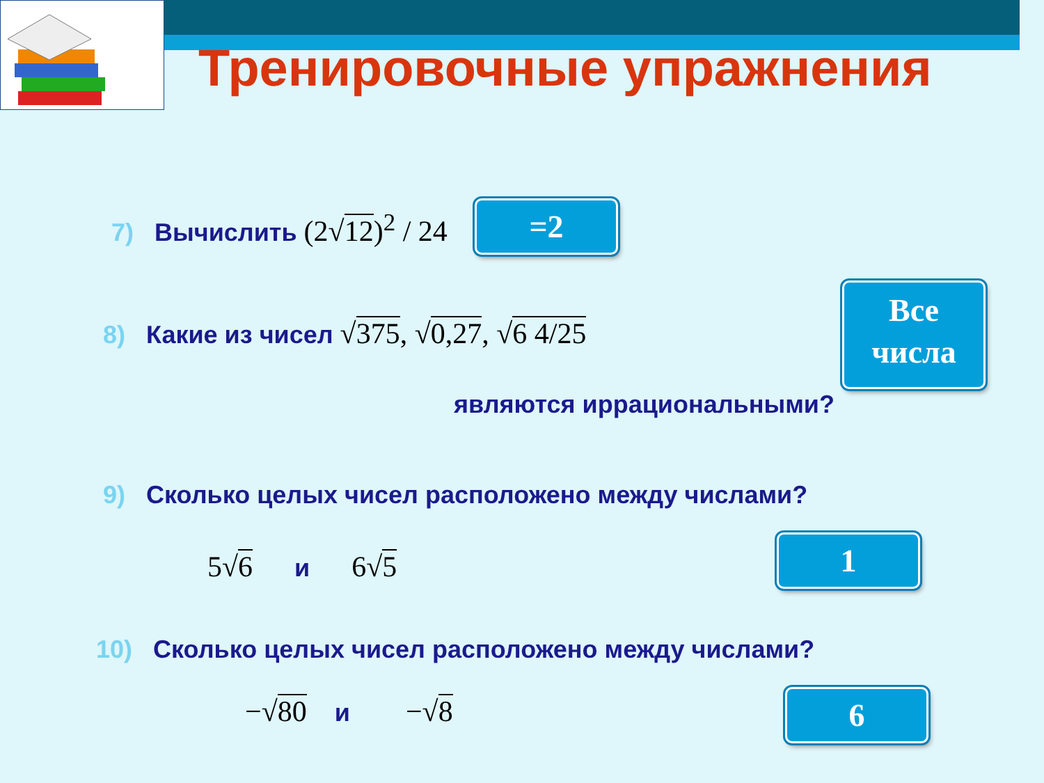Тренировочные упражнения
7) Вычислить (2√12)<sup>2</sup> / 24 =2
8) Какие из чисел √375, √0,27, √6 4/25
являются иррациональными?
Все
числа
9) Сколько целых чисел расположено между числами?
5√6 и 6√5 1
10) Сколько целых чисел расположено между числами?
−√80 и −√8 6